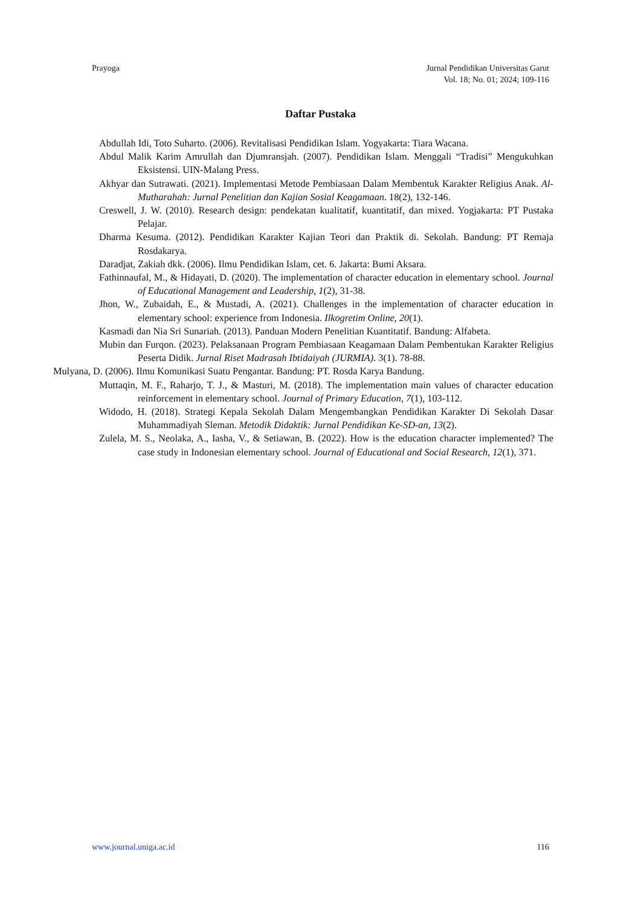Prayoga Jurnal Pendidikan Universitas Garut
Vol. 18; No. 01; 2024; 109-116
Daftar Pustaka
Abdullah Idi, Toto Suharto. (2006). Revitalisasi Pendidikan Islam. Yogyakarta: Tiara Wacana.
Abdul Malik Karim Amrullah dan Djumransjah. (2007). Pendidikan Islam. Menggali “Tradisi” Mengukuhkan Eksistensi. UIN-Malang Press.
Akhyar dan Sutrawati. (2021). Implementasi Metode Pembiasaan Dalam Membentuk Karakter Religius Anak. Al-Mutharahah: Jurnal Penelitian dan Kajian Sosial Keagamaan. 18(2), 132-146.
Creswell, J. W. (2010). Research design: pendekatan kualitatif, kuantitatif, dan mixed. Yogjakarta: PT Pustaka Pelajar.
Dharma Kesuma. (2012). Pendidikan Karakter Kajian Teori dan Praktik di. Sekolah. Bandung: PT Remaja Rosdakarya.
Daradjat, Zakiah dkk. (2006). Ilmu Pendidikan Islam, cet. 6. Jakarta: Bumi Aksara.
Fathinnaufal, M., & Hidayati, D. (2020). The implementation of character education in elementary school. Journal of Educational Management and Leadership, 1(2), 31-38.
Jhon, W., Zubaidah, E., & Mustadi, A. (2021). Challenges in the implementation of character education in elementary school: experience from Indonesia. Ilkogretim Online, 20(1).
Kasmadi dan Nia Sri Sunariah. (2013). Panduan Modern Penelitian Kuantitatif. Bandung: Alfabeta.
Mubin dan Furqon. (2023). Pelaksanaan Program Pembiasaan Keagamaan Dalam Pembentukan Karakter Religius Peserta Didik. Jurnal Riset Madrasah Ibtidaiyah (JURMIA). 3(1). 78-88.
Mulyana, D. (2006). Ilmu Komunikasi Suatu Pengantar. Bandung: PT. Rosda Karya Bandung.
Muttaqin, M. F., Raharjo, T. J., & Masturi, M. (2018). The implementation main values of character education reinforcement in elementary school. Journal of Primary Education, 7(1), 103-112.
Widodo, H. (2018). Strategi Kepala Sekolah Dalam Mengembangkan Pendidikan Karakter Di Sekolah Dasar Muhammadiyah Sleman. Metodik Didaktik: Jurnal Pendidikan Ke-SD-an, 13(2).
Zulela, M. S., Neolaka, A., Iasha, V., & Setiawan, B. (2022). How is the education character implemented? The case study in Indonesian elementary school. Journal of Educational and Social Research, 12(1), 371.
www.journal.uniga.ac.id 116